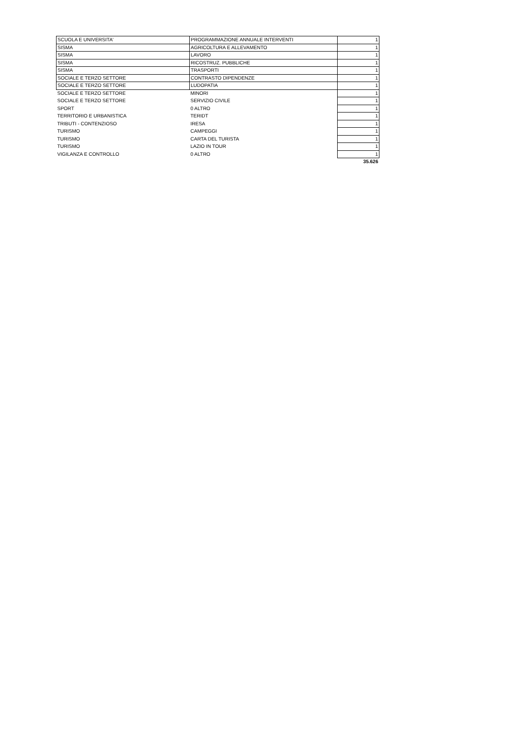| SCUOLA E UNIVERSITA' | PROGRAMMAZIONE ANNUALE INTERVENTI | 1 |
| SISMA | AGRICOLTURA E ALLEVAMENTO | 1 |
| SISMA | LAVORO | 1 |
| SISMA | RICOSTRUZ. PUBBLICHE | 1 |
| SISMA | TRASPORTI | 1 |
| SOCIALE E TERZO SETTORE | CONTRASTO DIPENDENZE | 1 |
| SOCIALE E TERZO SETTORE | LUDOPATIA | 1 |
| SOCIALE E TERZO SETTORE | MINORI | 1 |
| SOCIALE E TERZO SETTORE | SERVIZIO CIVILE | 1 |
| SPORT | 0 ALTRO | 1 |
| TERRITORIO E URBANISTICA | TERIDT | 1 |
| TRIBUTI - CONTENZIOSO | IRESA | 1 |
| TURISMO | CAMPEGGI | 1 |
| TURISMO | CARTA DEL TURISTA | 1 |
| TURISMO | LAZIO IN TOUR | 1 |
| VIGILANZA E CONTROLLO | 0 ALTRO | 1 |
| | | 35.626 |